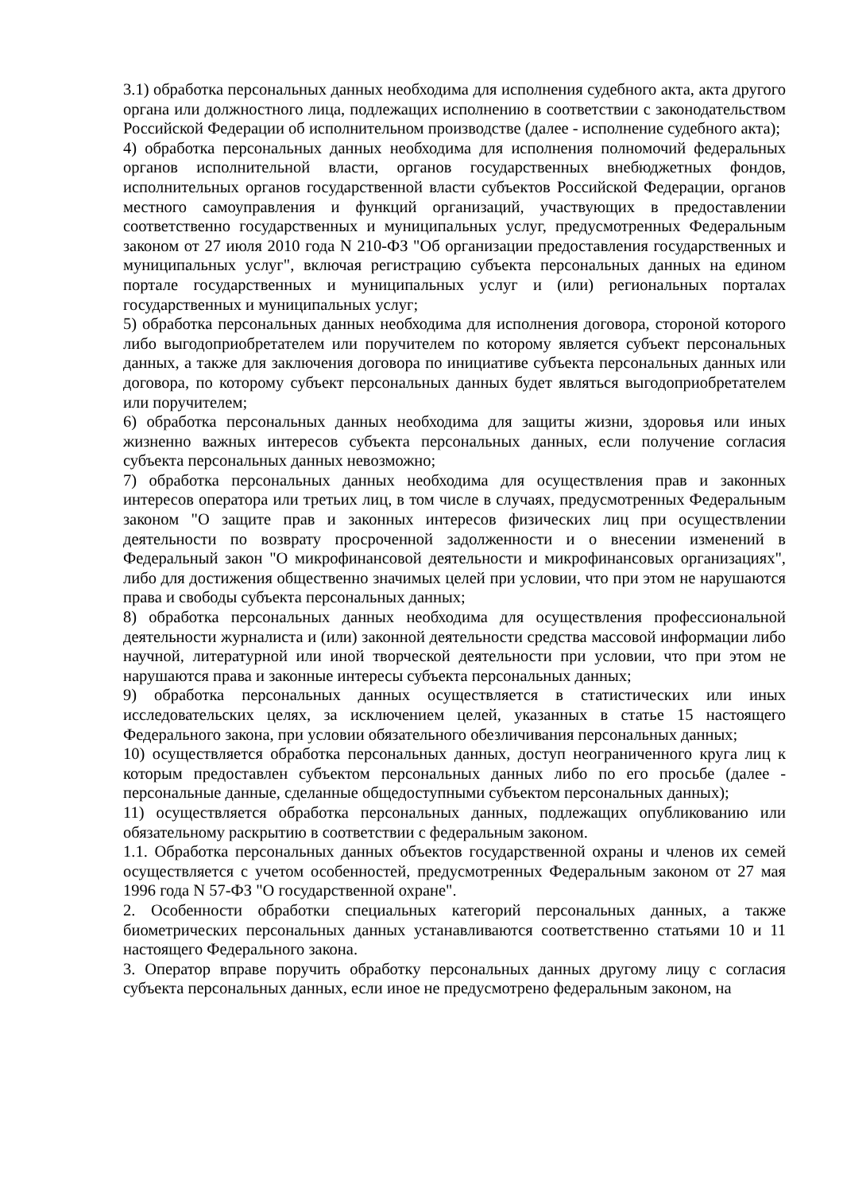3.1) обработка персональных данных необходима для исполнения судебного акта, акта другого органа или должностного лица, подлежащих исполнению в соответствии с законодательством Российской Федерации об исполнительном производстве (далее - исполнение судебного акта);
4) обработка персональных данных необходима для исполнения полномочий федеральных органов исполнительной власти, органов государственных внебюджетных фондов, исполнительных органов государственной власти субъектов Российской Федерации, органов местного самоуправления и функций организаций, участвующих в предоставлении соответственно государственных и муниципальных услуг, предусмотренных Федеральным законом от 27 июля 2010 года N 210-ФЗ "Об организации предоставления государственных и муниципальных услуг", включая регистрацию субъекта персональных данных на едином портале государственных и муниципальных услуг и (или) региональных порталах государственных и муниципальных услуг;
5) обработка персональных данных необходима для исполнения договора, стороной которого либо выгодоприобретателем или поручителем по которому является субъект персональных данных, а также для заключения договора по инициативе субъекта персональных данных или договора, по которому субъект персональных данных будет являться выгодоприобретателем или поручителем;
6) обработка персональных данных необходима для защиты жизни, здоровья или иных жизненно важных интересов субъекта персональных данных, если получение согласия субъекта персональных данных невозможно;
7) обработка персональных данных необходима для осуществления прав и законных интересов оператора или третьих лиц, в том числе в случаях, предусмотренных Федеральным законом "О защите прав и законных интересов физических лиц при осуществлении деятельности по возврату просроченной задолженности и о внесении изменений в Федеральный закон "О микрофинансовой деятельности и микрофинансовых организациях", либо для достижения общественно значимых целей при условии, что при этом не нарушаются права и свободы субъекта персональных данных;
8) обработка персональных данных необходима для осуществления профессиональной деятельности журналиста и (или) законной деятельности средства массовой информации либо научной, литературной или иной творческой деятельности при условии, что при этом не нарушаются права и законные интересы субъекта персональных данных;
9) обработка персональных данных осуществляется в статистических или иных исследовательских целях, за исключением целей, указанных в статье 15 настоящего Федерального закона, при условии обязательного обезличивания персональных данных;
10) осуществляется обработка персональных данных, доступ неограниченного круга лиц к которым предоставлен субъектом персональных данных либо по его просьбе (далее - персональные данные, сделанные общедоступными субъектом персональных данных);
11) осуществляется обработка персональных данных, подлежащих опубликованию или обязательному раскрытию в соответствии с федеральным законом.
1.1. Обработка персональных данных объектов государственной охраны и членов их семей осуществляется с учетом особенностей, предусмотренных Федеральным законом от 27 мая 1996 года N 57-ФЗ "О государственной охране".
2. Особенности обработки специальных категорий персональных данных, а также биометрических персональных данных устанавливаются соответственно статьями 10 и 11 настоящего Федерального закона.
3. Оператор вправе поручить обработку персональных данных другому лицу с согласия субъекта персональных данных, если иное не предусмотрено федеральным законом, на